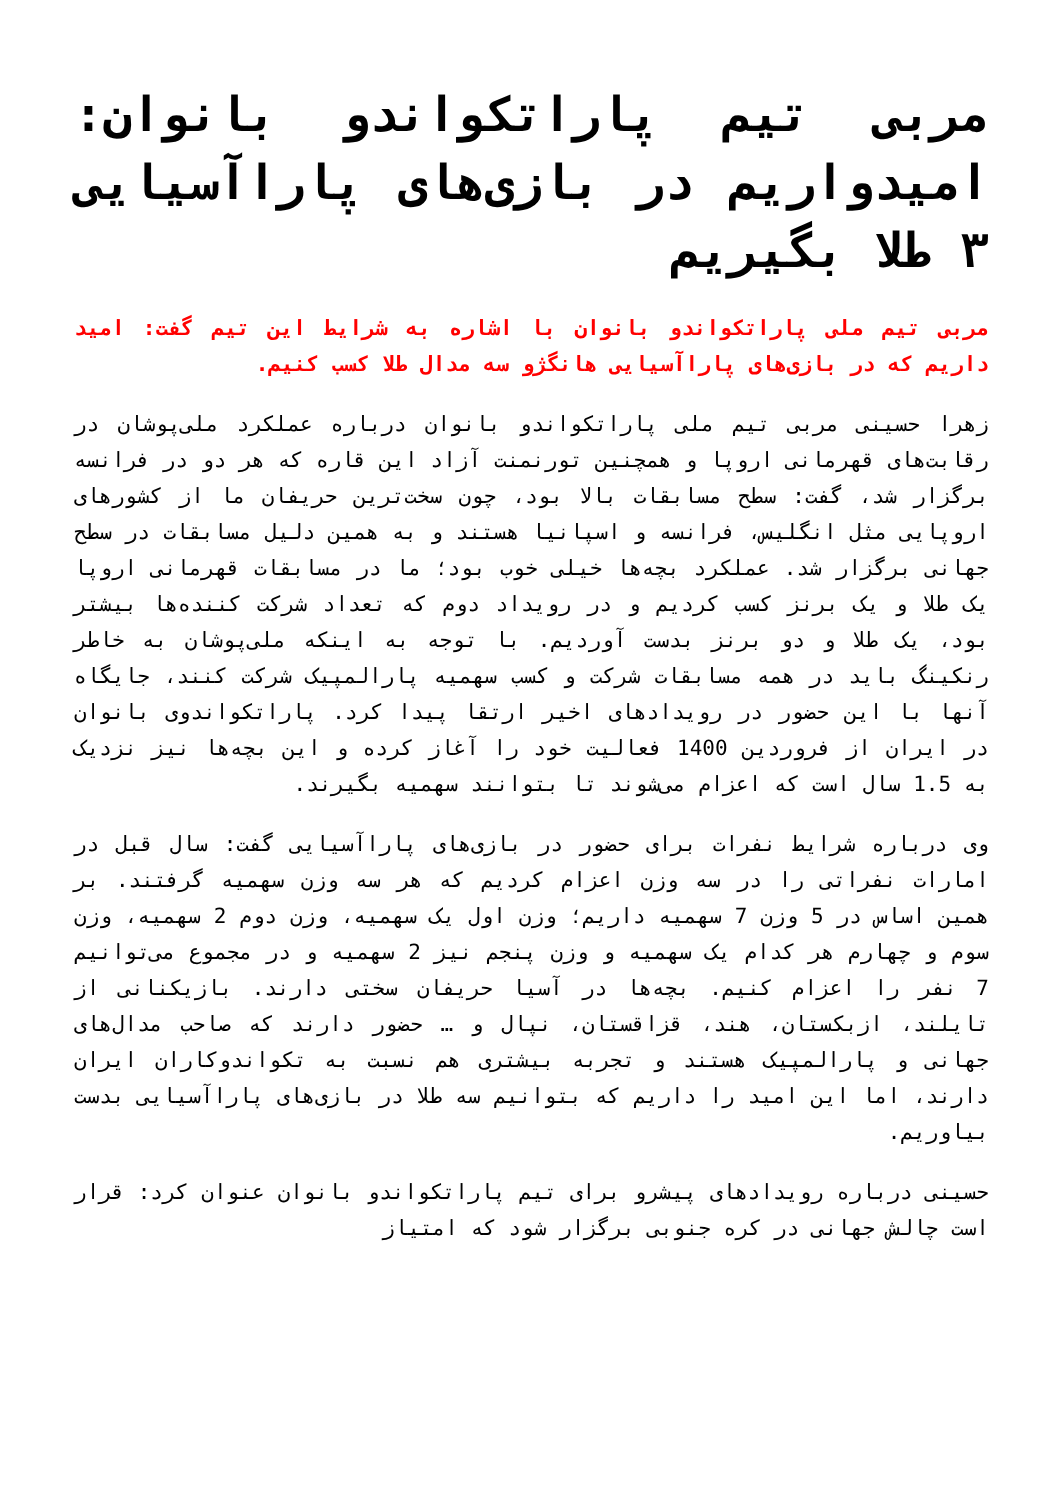مربی تیم پاراتکواندو بانوان: امیدواریم در بازی‌های پاراآسیایی ۳ طلا بگیریم
مربی تیم ملی پاراتکواندو بانوان با اشاره به شرایط این تیم گفت: امید داریم که در بازی‌های پاراآسیایی هانگژو سه مدال طلا کسب کنیم.
زهرا حسینی مربی تیم ملی پاراتکواندو بانوان درباره عملکرد ملی‌پوشان در رقابت‌های قهرمانی اروپا و همچنین تورنمنت آزاد این قاره که هر دو در فرانسه برگزار شد، گفت: سطح مسابقات بالا بود، چون سخت‌ترین حریفان ما از کشورهای اروپایی مثل انگلیس، فرانسه و اسپانیا هستند و به همین دلیل مسابقات در سطح جهانی برگزار شد. عملکرد بچه‌ها خیلی خوب بود؛ ما در مسابقات قهرمانی اروپا یک طلا و یک برنز کسب کردیم و در رویداد دوم که تعداد شرکت کننده‌ها بیشتر بود، یک طلا و دو برنز بدست آوردیم. با توجه به اینکه ملی‌پوشان به خاطر رنکینگ باید در همه مسابقات شرکت و کسب سهمیه پارالمپیک شرکت کنند، جایگاه آنها با این حضور در رویدادهای اخیر ارتقا پیدا کرد. پاراتکواندوی بانوان در ایران از فروردین 1400 فعالیت خود را آغاز کرده و این بچه‌ها نیز نزدیک به 1.5 سال است که اعزام می‌شوند تا بتوانند سهمیه بگیرند.
وی درباره شرایط نفرات برای حضور در بازی‌های پاراآسیایی گفت: سال قبل در امارات نفراتی را در سه وزن اعزام کردیم که هر سه وزن سهمیه گرفتند. بر همین اساس در 5 وزن 7 سهمیه داریم؛ وزن اول یک سهمیه، وزن دوم 2 سهمیه، وزن سوم و چهارم هر کدام یک سهمیه و وزن پنجم نیز 2 سهمیه و در مجموع می‌توانیم 7 نفر را اعزام کنیم. بچه‌ها در آسیا حریفان سختی دارند. بازیکنانی از تایلند، ازبکستان، هند، قزاقستان، نپال و … حضور دارند که صاحب مدال‌های جهانی و پارالمپیک هستند و تجربه بیشتری هم نسبت به تکواندوکاران ایران دارند، اما این امید را داریم که بتوانیم سه طلا در بازی‌های پاراآسیایی بدست بیاوریم.
حسینی درباره رویدادهای پیشرو برای تیم پاراتکواندو بانوان عنوان کرد: قرار است چالش جهانی در کره جنوبی برگزار شود که امتیاز